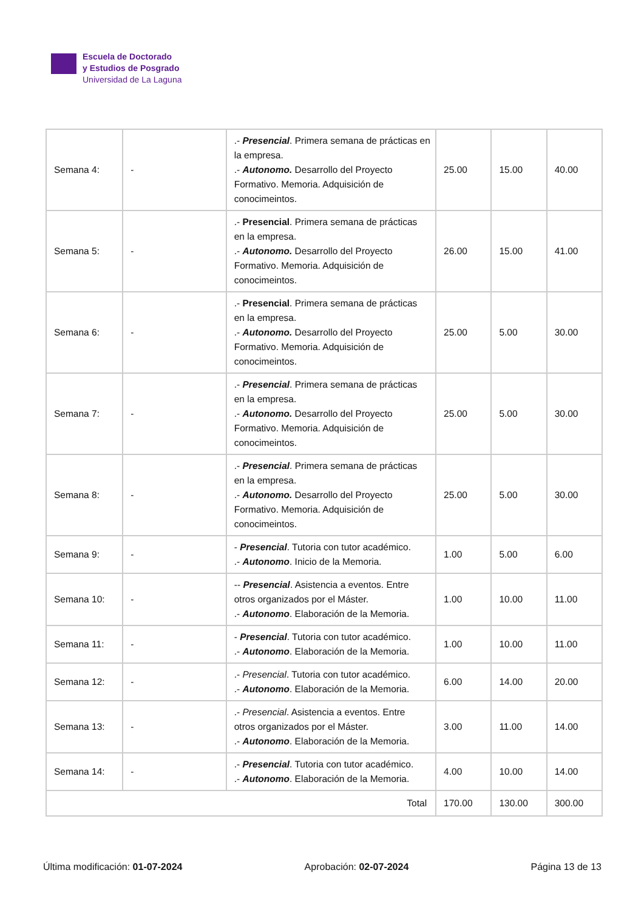Escuela de Doctorado
y Estudios de Posgrado
Universidad de La Laguna
| Semana 4: | - | .- Presencial . Primera semana de prácticas en la empresa. .- Autonomo. Desarrollo del Proyecto Formativo. Memoria. Adquisición de conocimeintos. | 25.00 | 15.00 | 40.00 |
| Semana 5: | - | .- Presencial . Primera semana de prácticas en la empresa. .- Autonomo. Desarrollo del Proyecto Formativo. Memoria. Adquisición de conocimeintos. | 26.00 | 15.00 | 41.00 |
| Semana 6: | - | .- Presencial . Primera semana de prácticas en la empresa. .- Autonomo. Desarrollo del Proyecto Formativo. Memoria. Adquisición de conocimeintos. | 25.00 | 5.00 | 30.00 |
| Semana 7: | - | .- Presencial . Primera semana de prácticas en la empresa. .- Autonomo. Desarrollo del Proyecto Formativo. Memoria. Adquisición de conocimeintos. | 25.00 | 5.00 | 30.00 |
| Semana 8: | - | .- Presencial . Primera semana de prácticas en la empresa. .- Autonomo. Desarrollo del Proyecto Formativo. Memoria. Adquisición de conocimeintos. | 25.00 | 5.00 | 30.00 |
| Semana 9: | - | - Presencial . Tutoria con tutor académico. .- Autonomo . Inicio de la Memoria. | 1.00 | 5.00 | 6.00 |
| Semana 10: | - | -- Presencial . Asistencia a eventos. Entre otros organizados por el Máster. .- Autonomo . Elaboración de la Memoria. | 1.00 | 10.00 | 11.00 |
| Semana 11: | - | - Presencial . Tutoria con tutor académico. .- Autonomo . Elaboración de la Memoria. | 1.00 | 10.00 | 11.00 |
| Semana 12: | - | .- Presencial . Tutoria con tutor académico. .- Autonomo . Elaboración de la Memoria. | 6.00 | 14.00 | 20.00 |
| Semana 13: | - | .- Presencial . Asistencia a eventos. Entre otros organizados por el Máster. .- Autonomo . Elaboración de la Memoria. | 3.00 | 11.00 | 14.00 |
| Semana 14: | - | .- Presencial . Tutoria con tutor académico. .- Autonomo . Elaboración de la Memoria. | 4.00 | 10.00 | 14.00 |
| Total | | | 170.00 | 130.00 | 300.00 |
Última modificación: 01-07-2024 Aprobación: 02-07-2024 Página 13 de 13